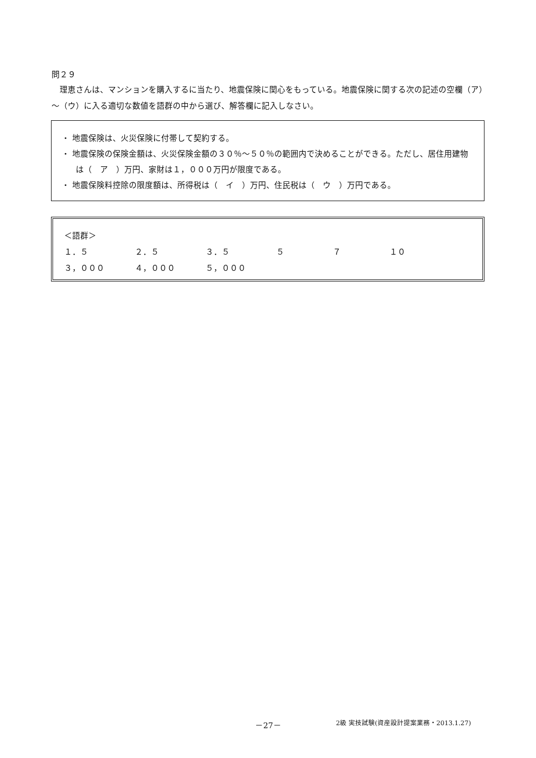問２９
理恵さんは、マンションを購入するに当たり、地震保険に関心をもっている。地震保険に関する次の記述の空欄（ア）～（ウ）に入る適切な数値を語群の中から選び、解答欄に記入しなさい。
・ 地震保険は、火災保険に付帯して契約する。
・ 地震保険の保険金額は、火災保険金額の３０％～５０％の範囲内で決めることができる。ただし、居住用建物は（　ア　）万円、家財は１，０００万円が限度である。
・ 地震保険料控除の限度額は、所得税は（　イ　）万円、住民税は（　ウ　）万円である。
＜語群＞
１．５ ２．５ ３．５ ５ ７ １０
３，０００ ４，０００ ５，０００
－27－
2級 実技試験(資産設計提案業務・2013.1.27)